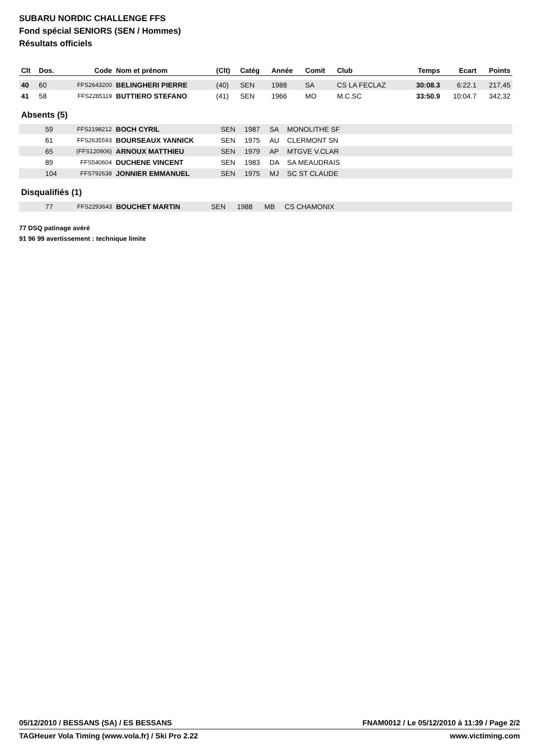SUBARU NORDIC CHALLENGE FFS
Fond spécial SENIORS (SEN / Hommes)
Résultats officiels
| Clt | Dos. | Code | Nom et prénom | (Clt) | Catég | Année | Comit | Club | Temps | Ecart | Points |
| --- | --- | --- | --- | --- | --- | --- | --- | --- | --- | --- | --- |
| 40 | 60 | FFS2643200 | BELINGHERI PIERRE | (40) | SEN | 1988 | SA | CS LA FECLAZ | 30:08.3 | 6:22.1 | 217,45 |
| 41 | 58 | FFS2285119 | BUTTIERO STEFANO | (41) | SEN | 1966 | MO | M.C.SC | 33:50.9 | 10:04.7 | 342,32 |
Absents (5)
| | 59 | FFS2198212 | BOCH CYRIL | SEN | 1987 | SA | MONOLITHE SF | |
| | 61 | FFS2635593 | BOURSEAUX YANNICK | SEN | 1975 | AU | CLERMONT SN | |
| | 65 | (FFS120906) | ARNOUX MATTHIEU | SEN | 1979 | AP | MTGVE V.CLAR | |
| | 89 | FFS540604 | DUCHENE VINCENT | SEN | 1983 | DA | SA MEAUDRAIS | |
| | 104 | FFS792638 | JONNIER EMMANUEL | SEN | 1975 | MJ | SC ST CLAUDE | |
Disqualifiés (1)
| | 77 | FFS2293643 | BOUCHET MARTIN | SEN | 1988 | MB | CS CHAMONIX | |
77 DSQ patinage avéré
91 96 99 avertissement : technique limite
05/12/2010 / BESSANS (SA) / ES BESSANS FNAM0012 / Le 05/12/2010 à 11:39 / Page 2/2
TAGHeuer Vola Timing (www.vola.fr) / Ski Pro 2.22 www.victiming.com